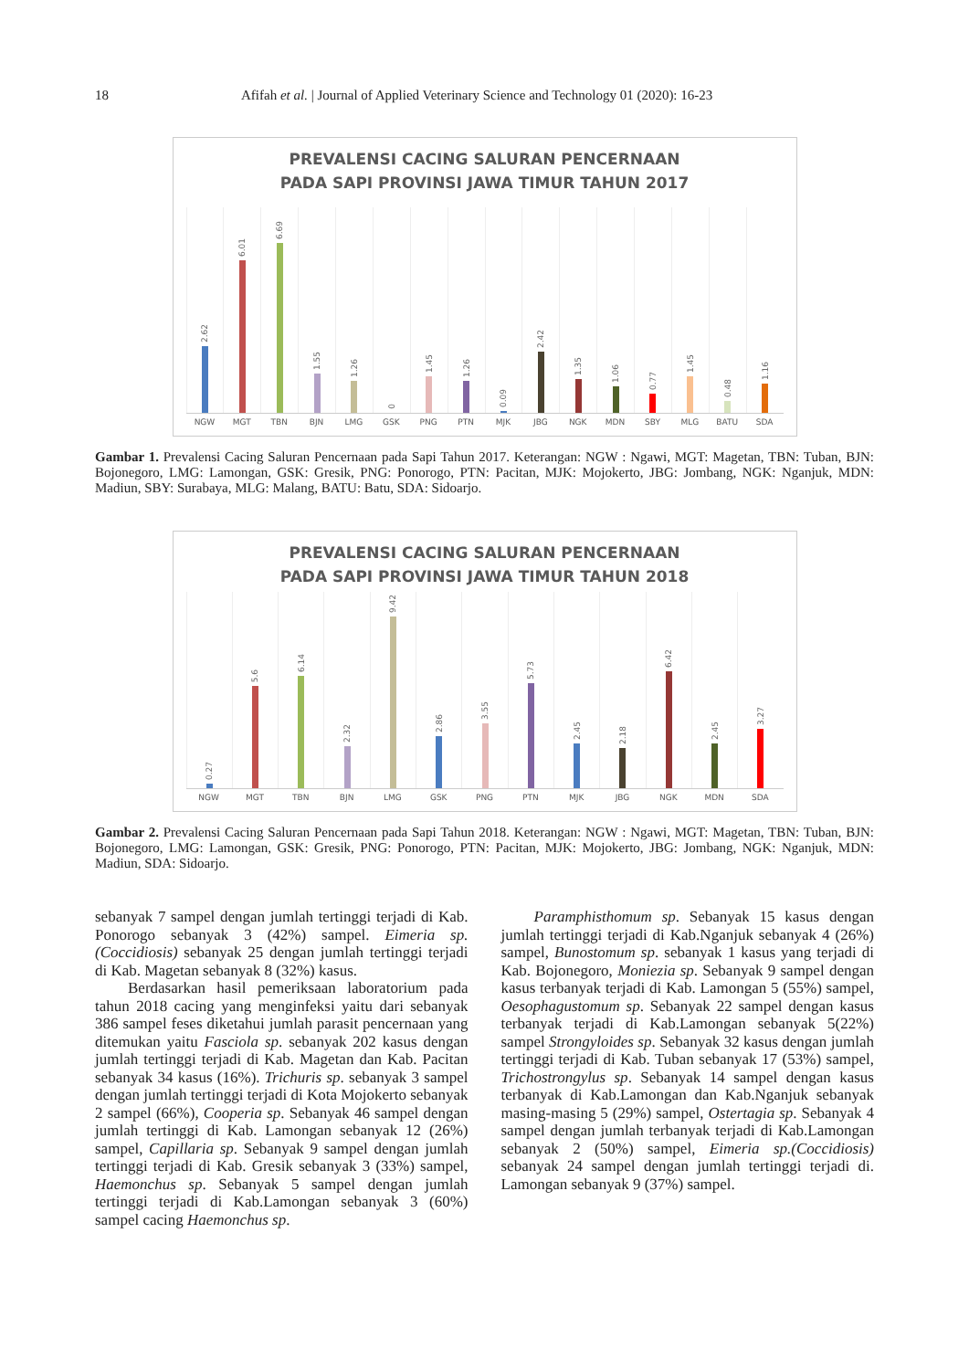18 Afifah et al. | Journal of Applied Veterinary Science and Technology 01 (2020): 16-23
PREVALENSI CACING SALURAN PENCERNAAN
PADA SAPI PROVINSI JAWA TIMUR TAHUN 2017
2.62
6.01
6.69
1.55
1.26
0
1.45
1.26
0.09
2.42
1.35
1.06
0.77
1.45
0.48
1.16
NGW MGT TBN BJN LMG GSK PNG PTN MJK JBG NGK MDN SBY MLG BATU SDA
Gambar 1. Prevalensi Cacing Saluran Pencernaan pada Sapi Tahun 2017. Keterangan: NGW : Ngawi, MGT: Magetan, TBN: Tuban, BJN: Bojonegoro, LMG: Lamongan, GSK: Gresik, PNG: Ponorogo, PTN: Pacitan, MJK: Mojokerto, JBG: Jombang, NGK: Nganjuk, MDN: Madiun, SBY: Surabaya, MLG: Malang, BATU: Batu, SDA: Sidoarjo.
PREVALENSI CACING SALURAN PENCERNAAN
PADA SAPI PROVINSI JAWA TIMUR TAHUN 2018
0.27
5.6
6.14
2.32
9.42
2.86
3.55
5.73
2.45
2.18
6.42
2.45
3.27
NGW MGT TBN BJN LMG GSK PNG PTN MJK JBG NGK MDN SDA
Gambar 2. Prevalensi Cacing Saluran Pencernaan pada Sapi Tahun 2018. Keterangan: NGW : Ngawi, MGT: Magetan, TBN: Tuban, BJN: Bojonegoro, LMG: Lamongan, GSK: Gresik, PNG: Ponorogo, PTN: Pacitan, MJK: Mojokerto, JBG: Jombang, NGK: Nganjuk, MDN: Madiun, SDA: Sidoarjo.
sebanyak 7 sampel dengan jumlah tertinggi terjadi di Kab. Ponorogo sebanyak 3 (42%) sampel. Eimeria sp.(Coccidiosis) sebanyak 25 dengan jumlah tertinggi terjadi di Kab. Magetan sebanyak 8 (32%) kasus.
Berdasarkan hasil pemeriksaan laboratorium pada tahun 2018 cacing yang menginfeksi yaitu dari sebanyak 386 sampel feses diketahui jumlah parasit pencernaan yang ditemukan yaitu Fasciola sp. sebanyak 202 kasus dengan jumlah tertinggi terjadi di Kab. Magetan dan Kab. Pacitan sebanyak 34 kasus (16%). Trichuris sp. sebanyak 3 sampel dengan jumlah tertinggi terjadi di Kota Mojokerto sebanyak 2 sampel (66%), Cooperia sp. Sebanyak 46 sampel dengan jumlah tertinggi di Kab. Lamongan sebanyak 12 (26%) sampel, Capillaria sp. Sebanyak 9 sampel dengan jumlah tertinggi terjadi di Kab. Gresik sebanyak 3 (33%) sampel, Haemonchus sp. Sebanyak 5 sampel dengan jumlah tertinggi terjadi di Kab.Lamongan sebanyak 3 (60%) sampel cacing Haemonchus sp.
Paramphisthomum sp. Sebanyak 15 kasus dengan jumlah tertinggi terjadi di Kab.Nganjuk sebanyak 4 (26%) sampel, Bunostomum sp. sebanyak 1 kasus yang terjadi di Kab. Bojonegoro, Moniezia sp. Sebanyak 9 sampel dengan kasus terbanyak terjadi di Kab. Lamongan 5 (55%) sampel, Oesophagustomum sp. Sebanyak 22 sampel dengan kasus terbanyak terjadi di Kab.Lamongan sebanyak 5(22%) sampel Strongyloides sp. Sebanyak 32 kasus dengan jumlah tertinggi terjadi di Kab. Tuban sebanyak 17 (53%) sampel, Trichostrongylus sp. Sebanyak 14 sampel dengan kasus terbanyak di Kab.Lamongan dan Kab.Nganjuk sebanyak masing-masing 5 (29%) sampel, Ostertagia sp. Sebanyak 4 sampel dengan jumlah terbanyak terjadi di Kab.Lamongan sebanyak 2 (50%) sampel, Eimeria sp.(Coccidiosis) sebanyak 24 sampel dengan jumlah tertinggi terjadi di. Lamongan sebanyak 9 (37%) sampel.